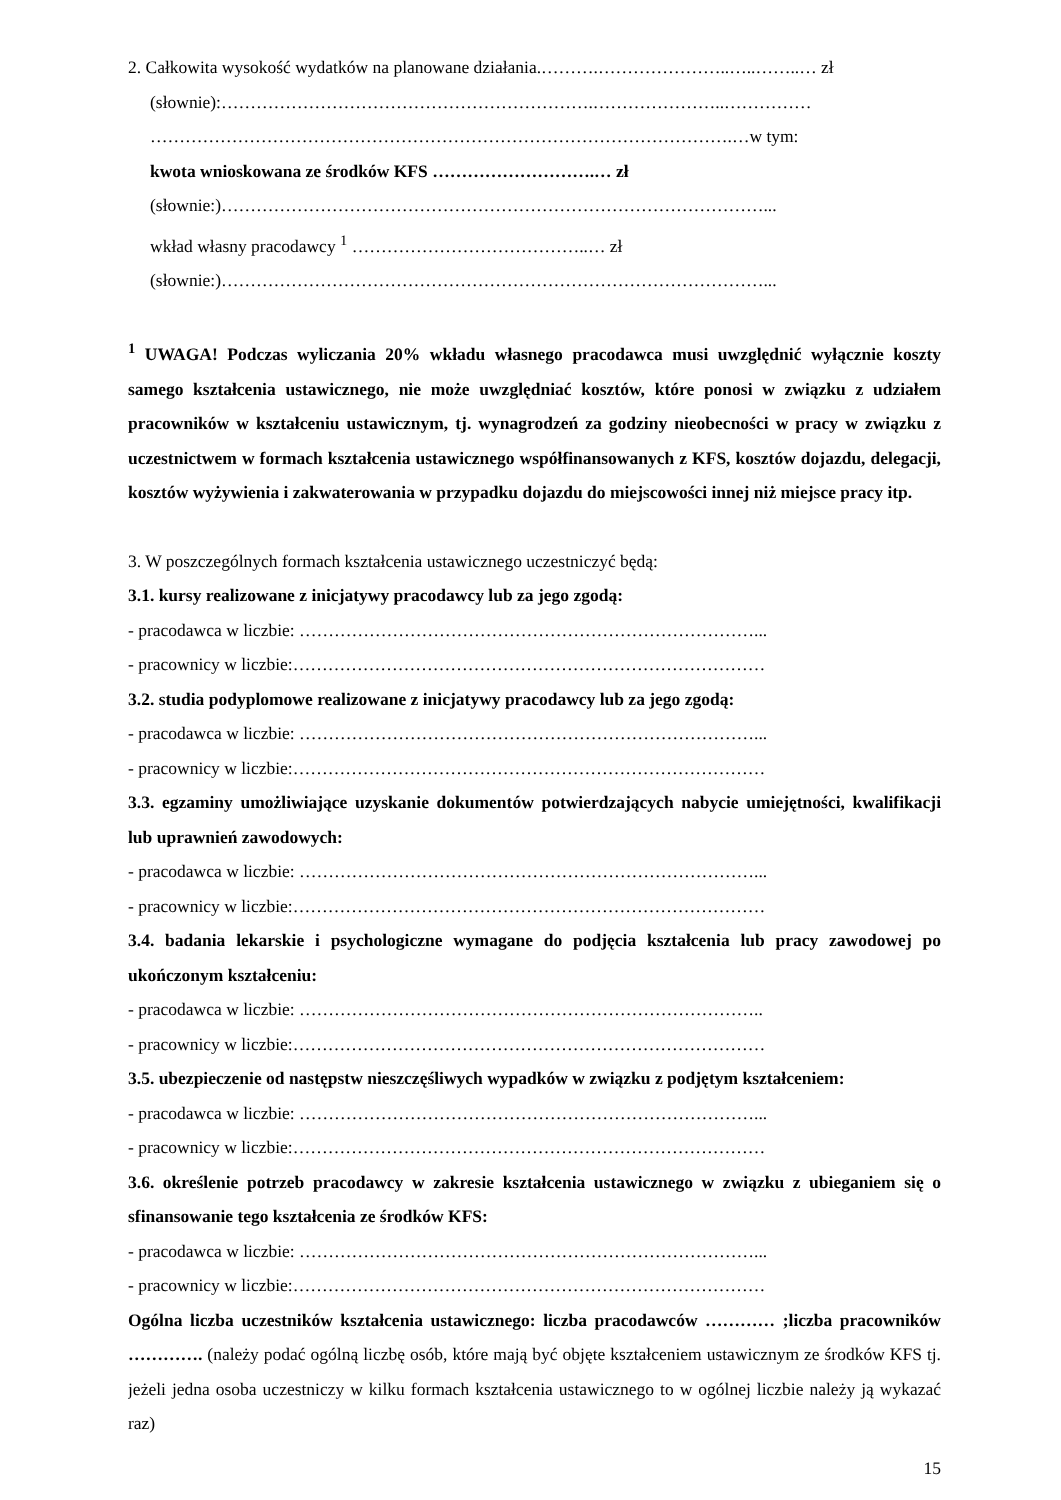2. Całkowita wysokość wydatków na planowane działania.……….…………………..…..……..… zł
(słownie):……………………………………………………….…………………..……………
……………………………………………………………………………………….…w tym:
kwota wnioskowana ze środków KFS ……………………….… zł
(słownie:)…………………………………………………………………………………...
wkład własny pracodawcy <sup>1</sup> …………………………………..… zł
(słownie:)…………………………………………………………………………………...
<sup>1</sup> UWAGA! Podczas wyliczania 20% wkładu własnego pracodawca musi uwzględnić wyłącznie koszty samego kształcenia ustawicznego, nie może uwzględniać kosztów, które ponosi w związku z udziałem pracowników w kształceniu ustawicznym, tj. wynagrodzeń za godziny nieobecności w pracy w związku z uczestnictwem w formach kształcenia ustawicznego współfinansowanych z KFS, kosztów dojazdu, delegacji, kosztów wyżywienia i zakwaterowania w przypadku dojazdu do miejscowości innej niż miejsce pracy itp.
3. W poszczególnych formach kształcenia ustawicznego uczestniczyć będą:
3.1. kursy realizowane z inicjatywy pracodawcy lub za jego zgodą:
- pracodawca w liczbie: ……………………………………………………………………...
- pracownicy w liczbie:………………………………………………………………………
3.2. studia podyplomowe realizowane z inicjatywy pracodawcy lub za jego zgodą:
- pracodawca w liczbie: ……………………………………………………………………...
- pracownicy w liczbie:………………………………………………………………………
3.3. egzaminy umożliwiające uzyskanie dokumentów potwierdzających nabycie umiejętności, kwalifikacji lub uprawnień zawodowych:
- pracodawca w liczbie: ……………………………………………………………………...
- pracownicy w liczbie:………………………………………………………………………
3.4. badania lekarskie i psychologiczne wymagane do podjęcia kształcenia lub pracy zawodowej po ukończonym kształceniu:
- pracodawca w liczbie: ……………………………………………………………………..
- pracownicy w liczbie:………………………………………………………………………
3.5. ubezpieczenie od następstw nieszczęśliwych wypadków w związku z podjętym kształceniem:
- pracodawca w liczbie: ……………………………………………………………………...
- pracownicy w liczbie:………………………………………………………………………
3.6. określenie potrzeb pracodawcy w zakresie kształcenia ustawicznego w związku z ubieganiem się o sfinansowanie tego kształcenia ze środków KFS:
- pracodawca w liczbie: ……………………………………………………………………...
- pracownicy w liczbie:………………………………………………………………………
Ogólna liczba uczestników kształcenia ustawicznego: liczba pracodawców ………… ;liczba pracowników …………. (należy podać ogólną liczbę osób, które mają być objęte kształceniem ustawicznym ze środków KFS tj. jeżeli jedna osoba uczestniczy w kilku formach kształcenia ustawicznego to w ogólnej liczbie należy ją wykazać raz)
15